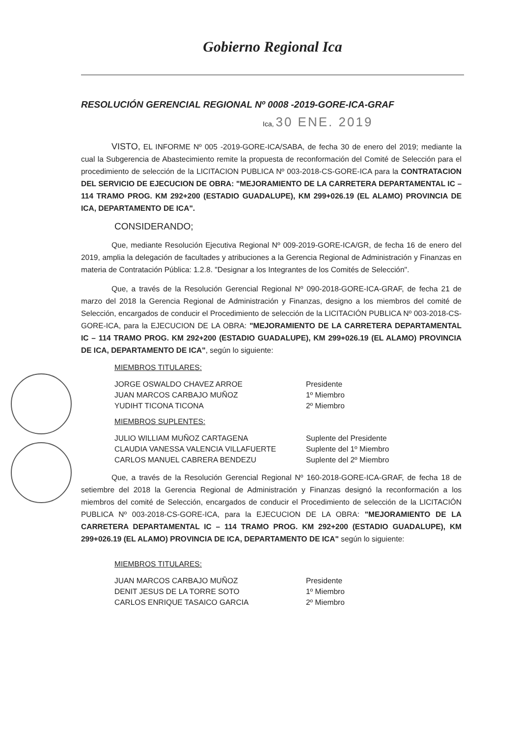Gobierno Regional Ica
RESOLUCIÓN GERENCIAL REGIONAL Nº 0008 -2019-GORE-ICA-GRAF
Ica, 30 ENE. 2019
VISTO, EL INFORME Nº 005 -2019-GORE-ICA/SABA, de fecha 30 de enero del 2019; mediante la cual la Subgerencia de Abastecimiento remite la propuesta de reconformación del Comité de Selección para el procedimiento de selección de la LICITACION PUBLICA Nº 003-2018-CS-GORE-ICA para la CONTRATACION DEL SERVICIO DE EJECUCION DE OBRA: "MEJORAMIENTO DE LA CARRETERA DEPARTAMENTAL IC – 114 TRAMO PROG. KM 292+200 (ESTADIO GUADALUPE), KM 299+026.19 (EL ALAMO) PROVINCIA DE ICA, DEPARTAMENTO DE ICA".
CONSIDERANDO;
Que, mediante Resolución Ejecutiva Regional Nº 009-2019-GORE-ICA/GR, de fecha 16 de enero del 2019, amplia la delegación de facultades y atribuciones a la Gerencia Regional de Administración y Finanzas en materia de Contratación Pública: 1.2.8. "Designar a los Integrantes de los Comités de Selección".
Que, a través de la Resolución Gerencial Regional Nº 090-2018-GORE-ICA-GRAF, de fecha 21 de marzo del 2018 la Gerencia Regional de Administración y Finanzas, designo a los miembros del comité de Selección, encargados de conducir el Procedimiento de selección de la LICITACIÓN PUBLICA Nº 003-2018-CS-GORE-ICA, para la EJECUCION DE LA OBRA: "MEJORAMIENTO DE LA CARRETERA DEPARTAMENTAL IC – 114 TRAMO PROG. KM 292+200 (ESTADIO GUADALUPE), KM 299+026.19 (EL ALAMO) PROVINCIA DE ICA, DEPARTAMENTO DE ICA", según lo siguiente:
MIEMBROS TITULARES:
JORGE OSWALDO CHAVEZ ARROE Presidente
JUAN MARCOS CARBAJO MUÑOZ 1º Miembro
YUDIHT TICONA TICONA 2º Miembro
MIEMBROS SUPLENTES:
JULIO WILLIAM MUÑOZ CARTAGENA Suplente del Presidente
CLAUDIA VANESSA VALENCIA VILLAFUERTE Suplente del 1º Miembro
CARLOS MANUEL CABRERA BENDEZU Suplente del 2º Miembro
Que, a través de la Resolución Gerencial Regional Nº 160-2018-GORE-ICA-GRAF, de fecha 18 de setiembre del 2018 la Gerencia Regional de Administración y Finanzas designó la reconformación a los miembros del comité de Selección, encargados de conducir el Procedimiento de selección de la LICITACIÓN PUBLICA Nº 003-2018-CS-GORE-ICA, para la EJECUCION DE LA OBRA: "MEJORAMIENTO DE LA CARRETERA DEPARTAMENTAL IC – 114 TRAMO PROG. KM 292+200 (ESTADIO GUADALUPE), KM 299+026.19 (EL ALAMO) PROVINCIA DE ICA, DEPARTAMENTO DE ICA" según lo siguiente:
MIEMBROS TITULARES:
JUAN MARCOS CARBAJO MUÑOZ Presidente
DENIT JESUS DE LA TORRE SOTO 1º Miembro
CARLOS ENRIQUE TASAICO GARCIA 2º Miembro